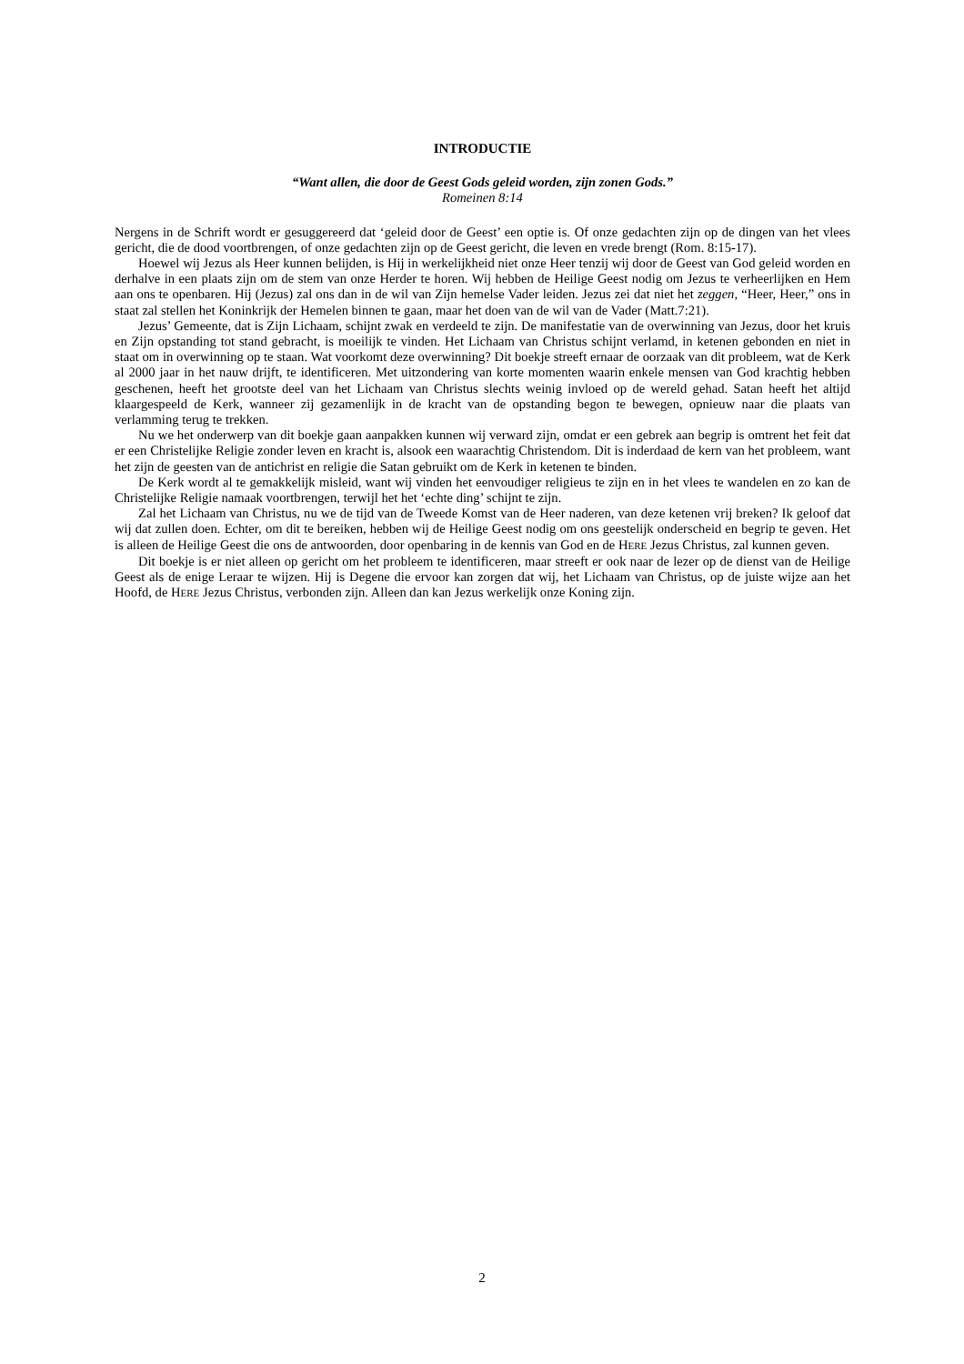INTRODUCTIE
“Want allen, die door de Geest Gods geleid worden, zijn zonen Gods.”
Romeinen 8:14
Nergens in de Schrift wordt er gesuggereerd dat ‘geleid door de Geest’ een optie is. Of onze gedachten zijn op de dingen van het vlees gericht, die de dood voortbrengen, of onze gedachten zijn op de Geest gericht, die leven en vrede brengt (Rom. 8:15-17).
Hoewel wij Jezus als Heer kunnen belijden, is Hij in werkelijkheid niet onze Heer tenzij wij door de Geest van God geleid worden en derhalve in een plaats zijn om de stem van onze Herder te horen. Wij hebben de Heilige Geest nodig om Jezus te verheerlijken en Hem aan ons te openbaren. Hij (Jezus) zal ons dan in de wil van Zijn hemelse Vader leiden. Jezus zei dat niet het zeggen, “Heer, Heer,” ons in staat zal stellen het Koninkrijk der Hemelen binnen te gaan, maar het doen van de wil van de Vader (Matt.7:21).
Jezus’ Gemeente, dat is Zijn Lichaam, schijnt zwak en verdeeld te zijn. De manifestatie van de overwinning van Jezus, door het kruis en Zijn opstanding tot stand gebracht, is moeilijk te vinden. Het Lichaam van Christus schijnt verlamd, in ketenen gebonden en niet in staat om in overwinning op te staan. Wat voorkomt deze overwinning? Dit boekje streeft ernaar de oorzaak van dit probleem, wat de Kerk al 2000 jaar in het nauw drijft, te identificeren. Met uitzondering van korte momenten waarin enkele mensen van God krachtig hebben geschenen, heeft het grootste deel van het Lichaam van Christus slechts weinig invloed op de wereld gehad. Satan heeft het altijd klaargespeeld de Kerk, wanneer zij gezamenlijk in de kracht van de opstanding begon te bewegen, opnieuw naar die plaats van verlamming terug te trekken.
Nu we het onderwerp van dit boekje gaan aanpakken kunnen wij verward zijn, omdat er een gebrek aan begrip is omtrent het feit dat er een Christelijke Religie zonder leven en kracht is, alsook een waarachtig Christendom. Dit is inderdaad de kern van het probleem, want het zijn de geesten van de antichrist en religie die Satan gebruikt om de Kerk in ketenen te binden.
De Kerk wordt al te gemakkelijk misleid, want wij vinden het eenvoudiger religieus te zijn en in het vlees te wandelen en zo kan de Christelijke Religie namaak voortbrengen, terwijl het het ‘echte ding’ schijnt te zijn.
Zal het Lichaam van Christus, nu we de tijd van de Tweede Komst van de Heer naderen, van deze ketenen vrij breken? Ik geloof dat wij dat zullen doen. Echter, om dit te bereiken, hebben wij de Heilige Geest nodig om ons geestelijk onderscheid en begrip te geven. Het is alleen de Heilige Geest die ons de antwoorden, door openbaring in de kennis van God en de HERE Jezus Christus, zal kunnen geven.
Dit boekje is er niet alleen op gericht om het probleem te identificeren, maar streeft er ook naar de lezer op de dienst van de Heilige Geest als de enige Leraar te wijzen. Hij is Degene die ervoor kan zorgen dat wij, het Lichaam van Christus, op de juiste wijze aan het Hoofd, de HERE Jezus Christus, verbonden zijn. Alleen dan kan Jezus werkelijk onze Koning zijn.
2